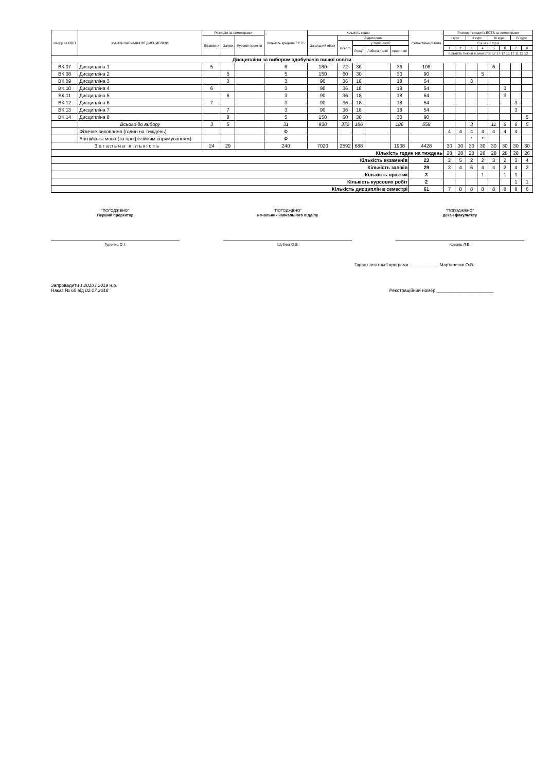| Шифр за ОПП | НАЗВА НАВЧАЛЬНОЇ ДИСЦИПЛІНИ | Розподіл за семестрами | | | Кількість кредитів ECTS | Кількість годин | | | | | Самостійна робота | Розподіл кредитів ECTS за семестрами | | | | | | | |
| --- | --- | --- | --- | --- | --- | --- | --- | --- | --- | --- | --- | --- | --- | --- | --- | --- | --- | --- | --- |
| | | Екзамени | Заліки | Курсові проекти | | Загальний обсяг | Аудиторних | | | | | I курс | | II курс | | III курс | | IV курс | |
| | | | | | | | Всього | у тому числі: | | | | С е м е с т р и | | | | | | | |
| | | | | | | | | Лекції | Лабора-торні | практичні | | 1 | 2 | 3 | 4 | 5 | 6 | 7 | 8 |
| | | | | | | | | | | | | Кількість тижнів в семестрі: 17 17 17 15 17 11 13 12 | | | | | | | |
| Дисципліни за вибором здобувачів вищої освіти | | | | | | | | | | | | | | | | | | | |
| ВК 07 | Дисципліна 1 | 5 | | | 6 | 180 | 72 | 36 | | 36 | 108 | | | | | 6 | | | |
| ВК 08 | Дисципліна 2 | | 5 | | 5 | 150 | 60 | 30 | | 30 | 90 | | | | 5 | | | | |
| ВК 09 | Дисципліна 3 | | 3 | | 3 | 90 | 36 | 18 | | 18 | 54 | | | 3 | | | | | |
| ВК 10 | Дисципліна 4 | 6 | | | 3 | 90 | 36 | 18 | | 18 | 54 | | | | | | 3 | | |
| ВК 11 | Дисципліна 5 | | 6 | | 3 | 90 | 36 | 18 | | 18 | 54 | | | | | | 3 | | |
| ВК 12 | Дисципліна 6 | 7 | | | 3 | 90 | 36 | 18 | | 18 | 54 | | | | | | | 3 | |
| ВК 13 | Дисципліна 7 | | 7 | | 3 | 90 | 36 | 18 | | 18 | 54 | | | | | | | 3 | |
| ВК 14 | Дисципліна 8 | | 8 | | 5 | 150 | 60 | 30 | | 30 | 90 | | | | | | | | 5 |
| | Всього до вибору | 3 | 5 | | 31 | 930 | 372 | 186 | | 186 | 558 | | | 3 | | 11 | 6 | 6 | 5 |
| | Фізичне виховання (годин на тиждень) | | | | Ф | | | | | | | 4 | 4 | 4 | 4 | 4 | 4 | 4 | |
| | Англійська мова (за професійним спрямуванням) | | | | Ф | | | | | | | | | * | * | | | | |
| З а г а л ь н а к і л ь к і с т ь | | 24 | 29 | | 240 | 7020 | 2592 | 688 | | 1908 | 4428 | 30 | 30 | 30 | 30 | 30 | 30 | 30 | 30 |
| Кількість годин на тиждень | | | | | | | | | | | | 28 | 28 | 28 | 28 | 28 | 28 | 28 | 26 |
| Кількість екзаменів | | | | | | | | | | | 23 | 2 | 5 | 2 | 2 | 3 | 2 | 3 | 4 |
| Кількість заліків | | | | | | | | | | | 29 | 3 | 4 | 6 | 4 | 4 | 2 | 4 | 2 |
| Кількість практик | | | | | | | | | | | 3 | | | | 1 | | 1 | 1 | |
| Кількість курсових робіт | | | | | | | | | | | 2 | | | | | | | 1 | 1 |
| Кількість дисциплін в семестрі | | | | | | | | | | | 61 | 7 | 8 | 8 | 8 | 8 | 8 | 8 | 6 |
"ПОГОДЖЕНО"
Перший проректор
Гуренко О.І.
"ПОГОДЖЕНО"
начальник навчального відділу
Шубіна О.В
"ПОГОДЖЕНО"
декан факультету
Коваль Л.В.
Гарант освітньої програми ____________ Мартиненко О.В.
Запровадити з 2018 / 2019 н.р.
Наказ № 65 від 02.07.2018
Реєстраційний номер ______________________